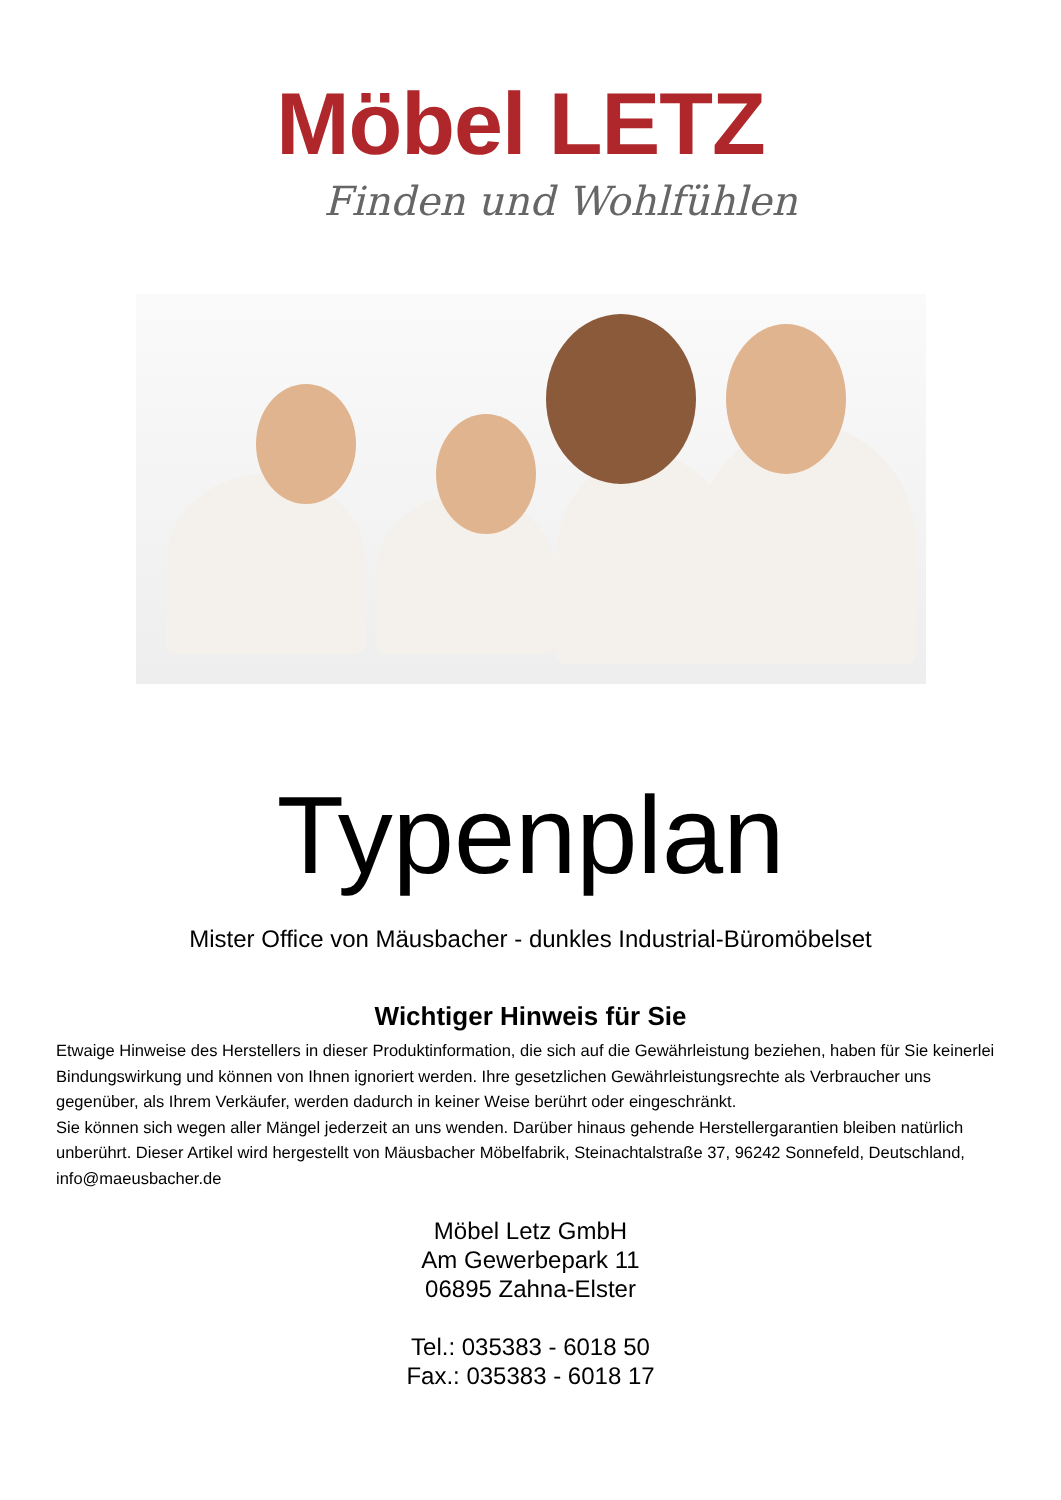Möbel LETZ
Finden und Wohlfühlen
Typenplan
Mister Office von Mäusbacher - dunkles Industrial-Büromöbelset
Wichtiger Hinweis für Sie
Etwaige Hinweise des Herstellers in dieser Produktinformation, die sich auf die Gewährleistung beziehen, haben für Sie keinerlei Bindungswirkung und können von Ihnen ignoriert werden. Ihre gesetzlichen Gewährleistungsrechte als Verbraucher uns gegenüber, als Ihrem Verkäufer, werden dadurch in keiner Weise berührt oder eingeschränkt.
Sie können sich wegen aller Mängel jederzeit an uns wenden. Darüber hinaus gehende Herstellergarantien bleiben natürlich unberührt. Dieser Artikel wird hergestellt von Mäusbacher Möbelfabrik, Steinachtalstraße 37, 96242 Sonnefeld, Deutschland, info@maeusbacher.de
Möbel Letz GmbH
Am Gewerbepark 11
06895 Zahna-Elster
Tel.: 035383 - 6018 50
Fax.: 035383 - 6018 17